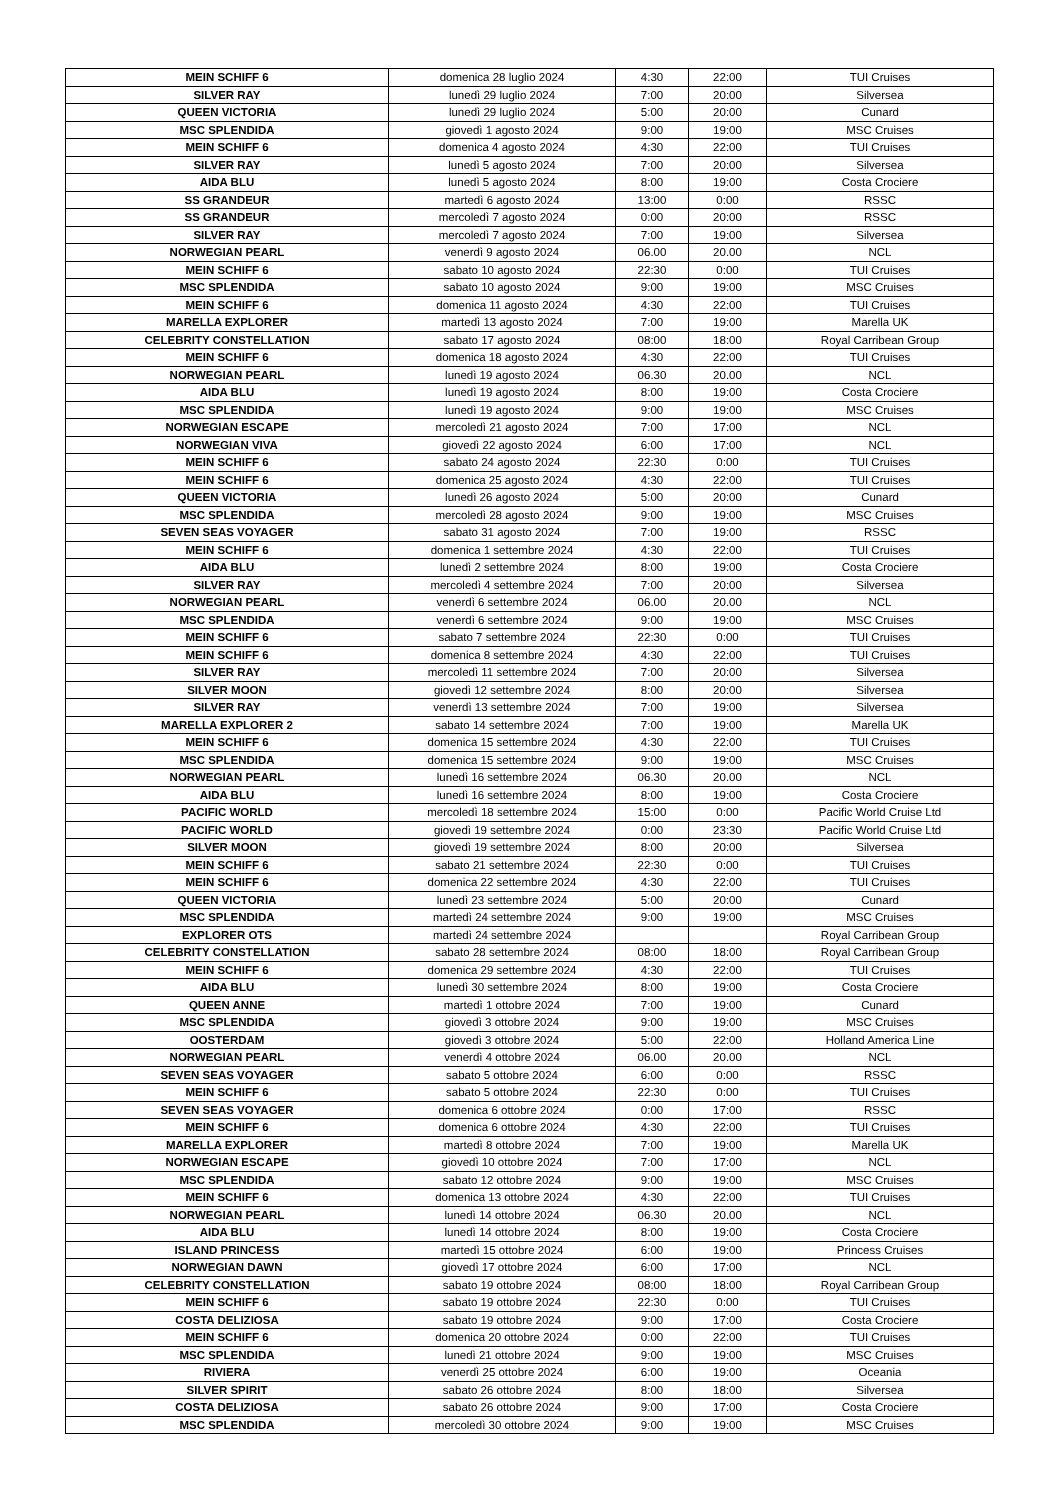| MEIN SCHIFF 6 | domenica 28 luglio 2024 | 4:30 | 22:00 | TUI Cruises |
| SILVER RAY | lunedì 29 luglio 2024 | 7:00 | 20:00 | Silversea |
| QUEEN VICTORIA | lunedì 29 luglio 2024 | 5:00 | 20:00 | Cunard |
| MSC SPLENDIDA | giovedì 1 agosto 2024 | 9:00 | 19:00 | MSC Cruises |
| MEIN SCHIFF 6 | domenica 4 agosto 2024 | 4:30 | 22:00 | TUI Cruises |
| SILVER RAY | lunedì 5 agosto 2024 | 7:00 | 20:00 | Silversea |
| AIDA BLU | lunedì 5 agosto 2024 | 8:00 | 19:00 | Costa Crociere |
| SS GRANDEUR | martedì 6 agosto 2024 | 13:00 | 0:00 | RSSC |
| SS GRANDEUR | mercoledì 7 agosto 2024 | 0:00 | 20:00 | RSSC |
| SILVER RAY | mercoledì 7 agosto 2024 | 7:00 | 19:00 | Silversea |
| NORWEGIAN PEARL | venerdì 9 agosto 2024 | 06.00 | 20.00 | NCL |
| MEIN SCHIFF 6 | sabato 10 agosto 2024 | 22:30 | 0:00 | TUI Cruises |
| MSC SPLENDIDA | sabato 10 agosto 2024 | 9:00 | 19:00 | MSC Cruises |
| MEIN SCHIFF 6 | domenica 11 agosto 2024 | 4:30 | 22:00 | TUI Cruises |
| MARELLA EXPLORER | martedì 13 agosto 2024 | 7:00 | 19:00 | Marella UK |
| CELEBRITY CONSTELLATION | sabato 17 agosto 2024 | 08:00 | 18:00 | Royal Carribean Group |
| MEIN SCHIFF 6 | domenica 18 agosto 2024 | 4:30 | 22:00 | TUI Cruises |
| NORWEGIAN PEARL | lunedì 19 agosto 2024 | 06.30 | 20.00 | NCL |
| AIDA BLU | lunedì 19 agosto 2024 | 8:00 | 19:00 | Costa Crociere |
| MSC SPLENDIDA | lunedì 19 agosto 2024 | 9:00 | 19:00 | MSC Cruises |
| NORWEGIAN ESCAPE | mercoledì 21 agosto 2024 | 7:00 | 17:00 | NCL |
| NORWEGIAN VIVA | giovedì 22 agosto 2024 | 6:00 | 17:00 | NCL |
| MEIN SCHIFF 6 | sabato 24 agosto 2024 | 22:30 | 0:00 | TUI Cruises |
| MEIN SCHIFF 6 | domenica 25 agosto 2024 | 4:30 | 22:00 | TUI Cruises |
| QUEEN VICTORIA | lunedì 26 agosto 2024 | 5:00 | 20:00 | Cunard |
| MSC SPLENDIDA | mercoledì 28 agosto 2024 | 9:00 | 19:00 | MSC Cruises |
| SEVEN SEAS VOYAGER | sabato 31 agosto 2024 | 7:00 | 19:00 | RSSC |
| MEIN SCHIFF 6 | domenica 1 settembre 2024 | 4:30 | 22:00 | TUI Cruises |
| AIDA BLU | lunedì 2 settembre 2024 | 8:00 | 19:00 | Costa Crociere |
| SILVER RAY | mercoledì 4 settembre 2024 | 7:00 | 20:00 | Silversea |
| NORWEGIAN PEARL | venerdì 6 settembre 2024 | 06.00 | 20.00 | NCL |
| MSC SPLENDIDA | venerdì 6 settembre 2024 | 9:00 | 19:00 | MSC Cruises |
| MEIN SCHIFF 6 | sabato 7 settembre 2024 | 22:30 | 0:00 | TUI Cruises |
| MEIN SCHIFF 6 | domenica 8 settembre 2024 | 4:30 | 22:00 | TUI Cruises |
| SILVER RAY | mercoledì 11 settembre 2024 | 7:00 | 20:00 | Silversea |
| SILVER MOON | giovedì 12 settembre 2024 | 8:00 | 20:00 | Silversea |
| SILVER RAY | venerdì 13 settembre 2024 | 7:00 | 19:00 | Silversea |
| MARELLA EXPLORER 2 | sabato 14 settembre 2024 | 7:00 | 19:00 | Marella UK |
| MEIN SCHIFF 6 | domenica 15 settembre 2024 | 4:30 | 22:00 | TUI Cruises |
| MSC SPLENDIDA | domenica 15 settembre 2024 | 9:00 | 19:00 | MSC Cruises |
| NORWEGIAN PEARL | lunedì 16 settembre 2024 | 06.30 | 20.00 | NCL |
| AIDA BLU | lunedì 16 settembre 2024 | 8:00 | 19:00 | Costa Crociere |
| PACIFIC WORLD | mercoledì 18 settembre 2024 | 15:00 | 0:00 | Pacific World Cruise Ltd |
| PACIFIC WORLD | giovedì 19 settembre 2024 | 0:00 | 23:30 | Pacific World Cruise Ltd |
| SILVER MOON | giovedì 19 settembre 2024 | 8:00 | 20:00 | Silversea |
| MEIN SCHIFF 6 | sabato 21 settembre 2024 | 22:30 | 0:00 | TUI Cruises |
| MEIN SCHIFF 6 | domenica 22 settembre 2024 | 4:30 | 22:00 | TUI Cruises |
| QUEEN VICTORIA | lunedì 23 settembre 2024 | 5:00 | 20:00 | Cunard |
| MSC SPLENDIDA | martedì 24 settembre 2024 | 9:00 | 19:00 | MSC Cruises |
| EXPLORER OTS | martedì 24 settembre 2024 | | | Royal Carribean Group |
| CELEBRITY CONSTELLATION | sabato 28 settembre 2024 | 08:00 | 18:00 | Royal Carribean Group |
| MEIN SCHIFF 6 | domenica 29 settembre 2024 | 4:30 | 22:00 | TUI Cruises |
| AIDA BLU | lunedì 30 settembre 2024 | 8:00 | 19:00 | Costa Crociere |
| QUEEN ANNE | martedì 1 ottobre 2024 | 7:00 | 19:00 | Cunard |
| MSC SPLENDIDA | giovedì 3 ottobre 2024 | 9:00 | 19:00 | MSC Cruises |
| OOSTERDAM | giovedì 3 ottobre 2024 | 5:00 | 22:00 | Holland America Line |
| NORWEGIAN PEARL | venerdì 4 ottobre 2024 | 06.00 | 20.00 | NCL |
| SEVEN SEAS VOYAGER | sabato 5 ottobre 2024 | 6:00 | 0:00 | RSSC |
| MEIN SCHIFF 6 | sabato 5 ottobre 2024 | 22:30 | 0:00 | TUI Cruises |
| SEVEN SEAS VOYAGER | domenica 6 ottobre 2024 | 0:00 | 17:00 | RSSC |
| MEIN SCHIFF 6 | domenica 6 ottobre 2024 | 4:30 | 22:00 | TUI Cruises |
| MARELLA EXPLORER | martedì 8 ottobre 2024 | 7:00 | 19:00 | Marella UK |
| NORWEGIAN ESCAPE | giovedì 10 ottobre 2024 | 7:00 | 17:00 | NCL |
| MSC SPLENDIDA | sabato 12 ottobre 2024 | 9:00 | 19:00 | MSC Cruises |
| MEIN SCHIFF 6 | domenica 13 ottobre 2024 | 4:30 | 22:00 | TUI Cruises |
| NORWEGIAN PEARL | lunedì 14 ottobre 2024 | 06.30 | 20.00 | NCL |
| AIDA BLU | lunedì 14 ottobre 2024 | 8:00 | 19:00 | Costa Crociere |
| ISLAND PRINCESS | martedì 15 ottobre 2024 | 6:00 | 19:00 | Princess Cruises |
| NORWEGIAN DAWN | giovedì 17 ottobre 2024 | 6:00 | 17:00 | NCL |
| CELEBRITY CONSTELLATION | sabato 19 ottobre 2024 | 08:00 | 18:00 | Royal Carribean Group |
| MEIN SCHIFF 6 | sabato 19 ottobre 2024 | 22:30 | 0:00 | TUI Cruises |
| COSTA DELIZIOSA | sabato 19 ottobre 2024 | 9:00 | 17:00 | Costa Crociere |
| MEIN SCHIFF 6 | domenica 20 ottobre 2024 | 0:00 | 22:00 | TUI Cruises |
| MSC SPLENDIDA | lunedì 21 ottobre 2024 | 9:00 | 19:00 | MSC Cruises |
| RIVIERA | venerdì 25 ottobre 2024 | 6:00 | 19:00 | Oceania |
| SILVER SPIRIT | sabato 26 ottobre 2024 | 8:00 | 18:00 | Silversea |
| COSTA DELIZIOSA | sabato 26 ottobre 2024 | 9:00 | 17:00 | Costa Crociere |
| MSC SPLENDIDA | mercoledì 30 ottobre 2024 | 9:00 | 19:00 | MSC Cruises |